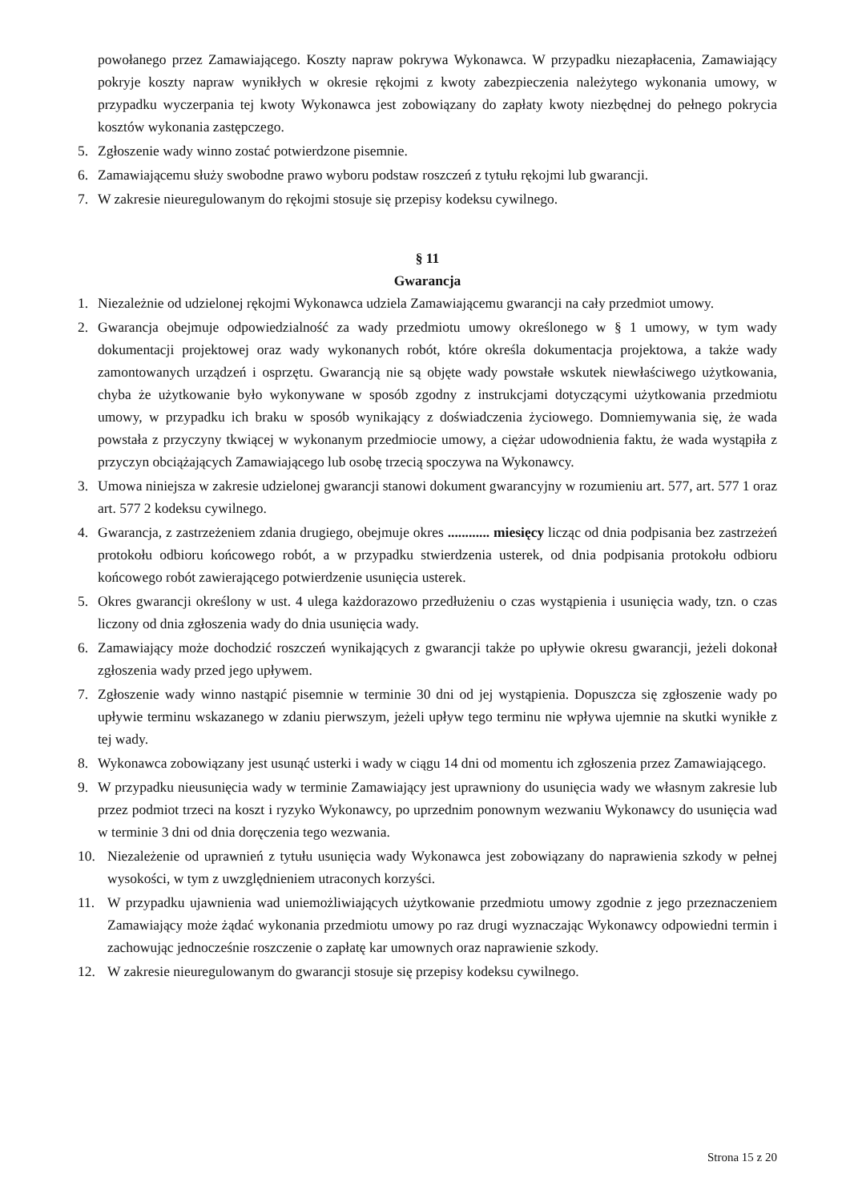powołanego przez Zamawiającego. Koszty napraw pokrywa Wykonawca. W przypadku niezapłacenia, Zamawiający pokryje koszty napraw wynikłych w okresie rękojmi z kwoty zabezpieczenia należytego wykonania umowy, w przypadku wyczerpania tej kwoty Wykonawca jest zobowiązany do zapłaty kwoty niezbędnej do pełnego pokrycia kosztów wykonania zastępczego.
5. Zgłoszenie wady winno zostać potwierdzone pisemnie.
6. Zamawiającemu służy swobodne prawo wyboru podstaw roszczeń z tytułu rękojmi lub gwarancji.
7. W zakresie nieuregulowanym do rękojmi stosuje się przepisy kodeksu cywilnego.
§ 11
Gwarancja
1. Niezależnie od udzielonej rękojmi Wykonawca udziela Zamawiającemu gwarancji na cały przedmiot umowy.
2. Gwarancja obejmuje odpowiedzialność za wady przedmiotu umowy określonego w § 1 umowy, w tym wady dokumentacji projektowej oraz wady wykonanych robót, które określa dokumentacja projektowa, a także wady zamontowanych urządzeń i osprzętu. Gwarancją nie są objęte wady powstałe wskutek niewłaściwego użytkowania, chyba że użytkowanie było wykonywane w sposób zgodny z instrukcjami dotyczącymi użytkowania przedmiotu umowy, w przypadku ich braku w sposób wynikający z doświadczenia życiowego. Domniemywania się, że wada powstała z przyczyny tkwiącej w wykonanym przedmiocie umowy, a ciężar udowodnienia faktu, że wada wystąpiła z przyczyn obciążających Zamawiającego lub osobę trzecią spoczywa na Wykonawcy.
3. Umowa niniejsza w zakresie udzielonej gwarancji stanowi dokument gwarancyjny w rozumieniu art. 577, art. 577 1 oraz art. 577 2 kodeksu cywilnego.
4. Gwarancja, z zastrzeżeniem zdania drugiego, obejmuje okres ............ miesięcy licząc od dnia podpisania bez zastrzeżeń protokołu odbioru końcowego robót, a w przypadku stwierdzenia usterek, od dnia podpisania protokołu odbioru końcowego robót zawierającego potwierdzenie usunięcia usterek.
5. Okres gwarancji określony w ust. 4 ulega każdorazowo przedłużeniu o czas wystąpienia i usunięcia wady, tzn. o czas liczony od dnia zgłoszenia wady do dnia usunięcia wady.
6. Zamawiający może dochodzić roszczeń wynikających z gwarancji także po upływie okresu gwarancji, jeżeli dokonał zgłoszenia wady przed jego upływem.
7. Zgłoszenie wady winno nastąpić pisemnie w terminie 30 dni od jej wystąpienia. Dopuszcza się zgłoszenie wady po upływie terminu wskazanego w zdaniu pierwszym, jeżeli upływ tego terminu nie wpływa ujemnie na skutki wynikłe z tej wady.
8. Wykonawca zobowiązany jest usunąć usterki i wady w ciągu 14 dni od momentu ich zgłoszenia przez Zamawiającego.
9. W przypadku nieusunięcia wady w terminie Zamawiający jest uprawniony do usunięcia wady we własnym zakresie lub przez podmiot trzeci na koszt i ryzyko Wykonawcy, po uprzednim ponownym wezwaniu Wykonawcy do usunięcia wad w terminie 3 dni od dnia doręczenia tego wezwania.
10. Niezależenie od uprawnień z tytułu usunięcia wady Wykonawca jest zobowiązany do naprawienia szkody w pełnej wysokości, w tym z uwzględnieniem utraconych korzyści.
11. W przypadku ujawnienia wad uniemożliwiających użytkowanie przedmiotu umowy zgodnie z jego przeznaczeniem Zamawiający może żądać wykonania przedmiotu umowy po raz drugi wyznaczając Wykonawcy odpowiedni termin i zachowując jednocześnie roszczenie o zapłatę kar umownych oraz naprawienie szkody.
12. W zakresie nieuregulowanym do gwarancji stosuje się przepisy kodeksu cywilnego.
Strona 15 z 20